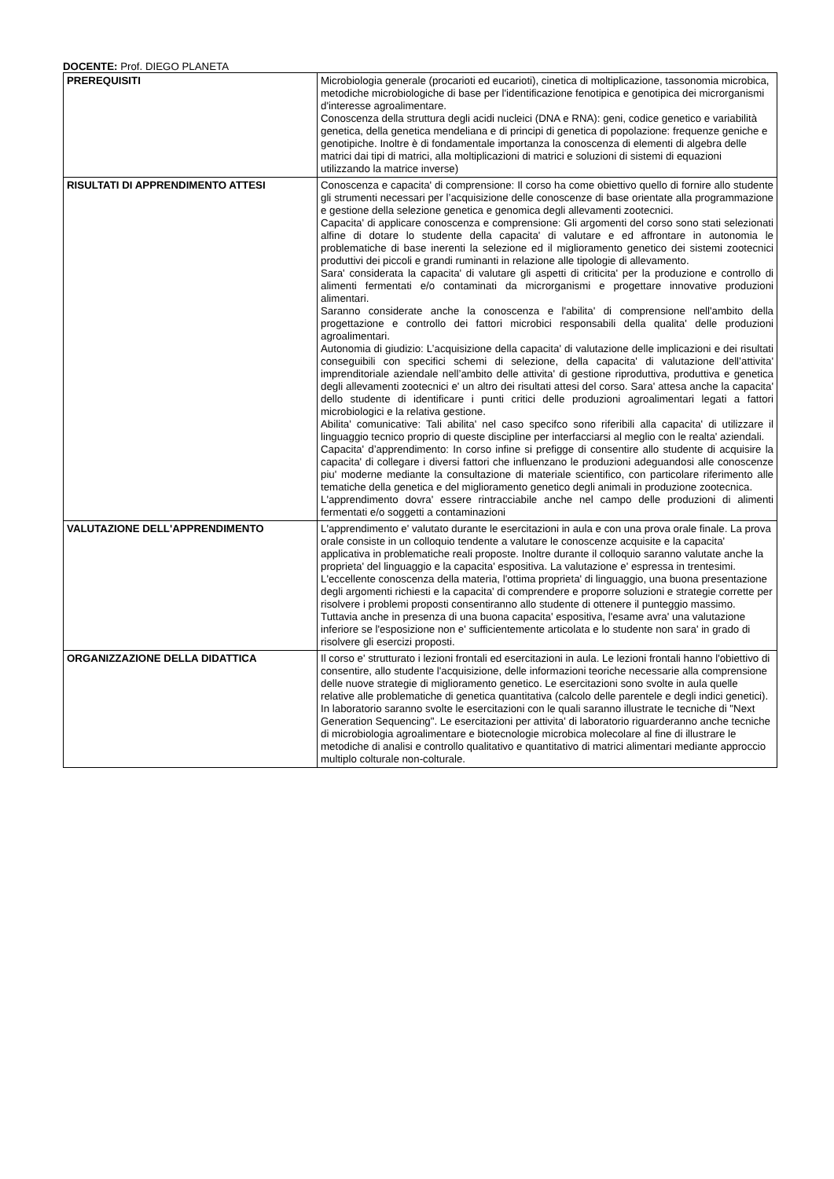DOCENTE: Prof. DIEGO PLANETA
| PREREQUISITI | Microbiologia generale (procarioti ed eucarioti), cinetica di moltiplicazione, tassonomia microbica, metodiche microbiologiche di base per l'identificazione fenotipica e genotipica dei microrganismi d'interesse agroalimentare. Conoscenza della struttura degli acidi nucleici (DNA e RNA): geni, codice genetico e variabilità genetica, della genetica mendeliana e di principi di genetica di popolazione: frequenze geniche e genotipiche. Inoltre è di fondamentale importanza la conoscenza di elementi di algebra delle matrici dai tipi di matrici, alla moltiplicazioni di matrici e soluzioni di sistemi di equazioni utilizzando la matrice inverse) |
| RISULTATI DI APPRENDIMENTO ATTESI | Conoscenza e capacita' di comprensione: Il corso ha come obiettivo quello di fornire allo studente gli strumenti necessari per l’acquisizione delle conoscenze di base orientate alla programmazione e gestione della selezione genetica e genomica degli allevamenti zootecnici. Capacita' di applicare conoscenza e comprensione: Gli argomenti del corso sono stati selezionati alfine di dotare lo studente della capacita' di valutare e ed affrontare in autonomia le problematiche di base inerenti la selezione ed il miglioramento genetico dei sistemi zootecnici produttivi dei piccoli e grandi ruminanti in relazione alle tipologie di allevamento. Sara' considerata la capacita' di valutare gli aspetti di criticita' per la produzione e controllo di alimenti fermentati e/o contaminati da microrganismi e progettare innovative produzioni alimentari. Saranno considerate anche la conoscenza e l'abilita' di comprensione nell'ambito della progettazione e controllo dei fattori microbici responsabili della qualita' delle produzioni agroalimentari. Autonomia di giudizio: L’acquisizione della capacita' di valutazione delle implicazioni e dei risultati conseguibili con specifici schemi di selezione, della capacita' di valutazione dell’attivita' imprenditoriale aziendale nell’ambito delle attivita' di gestione riproduttiva, produttiva e genetica degli allevamenti zootecnici e' un altro dei risultati attesi del corso. Sara' attesa anche la capacita' dello studente di identificare i punti critici delle produzioni agroalimentari legati a fattori microbiologici e la relativa gestione. Abilita' comunicative: Tali abilita' nel caso specifco sono riferibili alla capacita' di utilizzare il linguaggio tecnico proprio di queste discipline per interfacciarsi al meglio con le realta' aziendali. Capacita' d’apprendimento: In corso infine si prefigge di consentire allo studente di acquisire la capacita' di collegare i diversi fattori che influenzano le produzioni adeguandosi alle conoscenze piu' moderne mediante la consultazione di materiale scientifico, con particolare riferimento alle tematiche della genetica e del miglioramento genetico degli animali in produzione zootecnica. L'apprendimento dovra' essere rintracciabile anche nel campo delle produzioni di alimenti fermentati e/o soggetti a contaminazioni |
| VALUTAZIONE DELL'APPRENDIMENTO | L'apprendimento e' valutato durante le esercitazioni in aula e con una prova orale finale. La prova orale consiste in un colloquio tendente a valutare le conoscenze acquisite e la capacita' applicativa in problematiche reali proposte. Inoltre durante il colloquio saranno valutate anche la proprieta' del linguaggio e la capacita' espositiva. La valutazione e' espressa in trentesimi. L'eccellente conoscenza della materia, l'ottima proprieta' di linguaggio, una buona presentazione degli argomenti richiesti e la capacita' di comprendere e proporre soluzioni e strategie corrette per risolvere i problemi proposti consentiranno allo studente di ottenere il punteggio massimo. Tuttavia anche in presenza di una buona capacita' espositiva, l'esame avra' una valutazione inferiore se l'esposizione non e' sufficientemente articolata e lo studente non sara' in grado di risolvere gli esercizi proposti. |
| ORGANIZZAZIONE DELLA DIDATTICA | Il corso e' strutturato i lezioni frontali ed esercitazioni in aula. Le lezioni frontali hanno l'obiettivo di consentire, allo studente l'acquisizione, delle informazioni teoriche necessarie alla comprensione delle nuove strategie di miglioramento genetico. Le esercitazioni sono svolte in aula quelle relative alle problematiche di genetica quantitativa (calcolo delle parentele e degli indici genetici). In laboratorio saranno svolte le esercitazioni con le quali saranno illustrate le tecniche di "Next Generation Sequencing". Le esercitazioni per attivita' di laboratorio riguarderanno anche tecniche di microbiologia agroalimentare e biotecnologie microbica molecolare al fine di illustrare le metodiche di analisi e controllo qualitativo e quantitativo di matrici alimentari mediante approccio multiplo colturale non-colturale. |